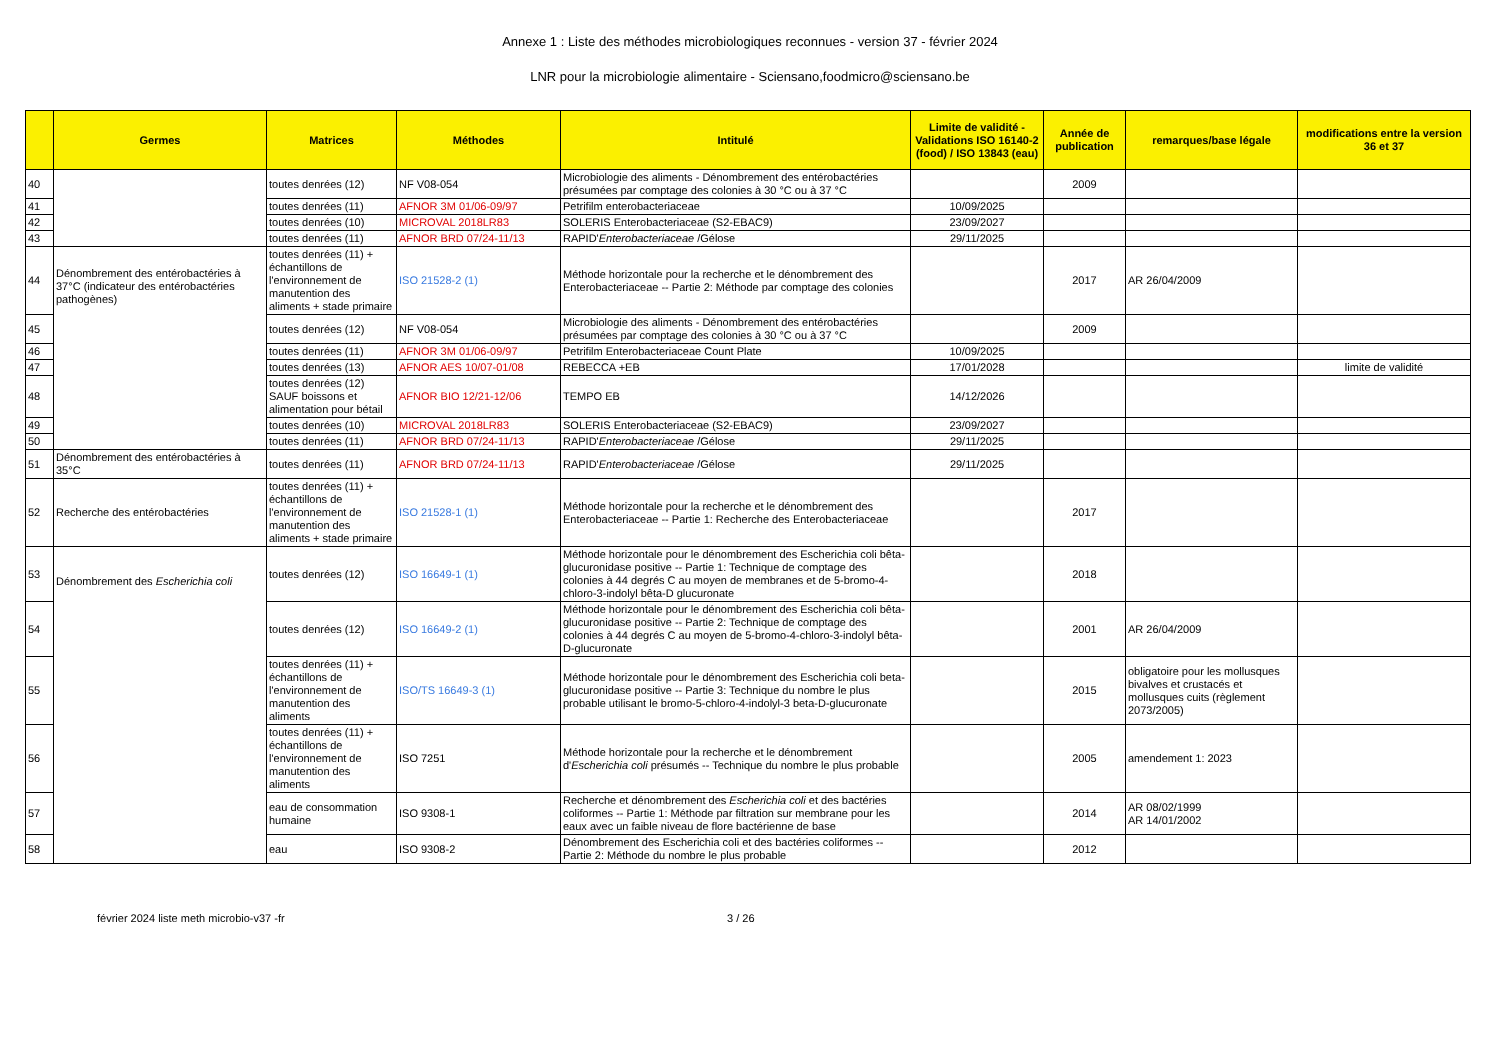Annexe 1 : Liste des méthodes microbiologiques reconnues - version 37 - février 2024
LNR pour la microbiologie alimentaire - Sciensano,foodmicro@sciensano.be
| | Germes | Matrices | Méthodes | Intitulé | Limite de validité - Validations ISO 16140-2 (food) / ISO 13843 (eau) | Année de publication | remarques/base légale | modifications entre la version 36 et 37 |
| --- | --- | --- | --- | --- | --- | --- | --- | --- |
| 40 | | toutes denrées (12) | NF V08-054 | Microbiologie des aliments - Dénombrement des entérobactéries présumées par comptage des colonies à 30 °C ou à 37 °C | | 2009 | | |
| 41 | | toutes denrées (11) | AFNOR 3M 01/06-09/97 | Petrifilm enterobacteriaceae | 10/09/2025 | | | |
| 42 | | toutes denrées (10) | MICROVAL 2018LR83 | SOLERIS Enterobacteriaceae (S2-EBAC9) | 23/09/2027 | | | |
| 43 | | toutes denrées (11) | AFNOR BRD 07/24-11/13 | RAPID' Enterobacteriaceae /Gélose | 29/11/2025 | | | |
| 44 | Dénombrement des entérobactéries à 37°C (indicateur des entérobactéries pathogènes) | toutes denrées (11) + échantillons de l'environnement de manutention des aliments + stade primaire | ISO 21528-2 (1) | Méthode horizontale pour la recherche et le dénombrement des Enterobacteriaceae -- Partie 2: Méthode par comptage des colonies | | 2017 | AR 26/04/2009 | |
| 45 | | toutes denrées (12) | NF V08-054 | Microbiologie des aliments - Dénombrement des entérobactéries présumées par comptage des colonies à 30 °C ou à 37 °C | | 2009 | | |
| 46 | | toutes denrées (11) | AFNOR 3M 01/06-09/97 | Petrifilm Enterobacteriaceae Count Plate | 10/09/2025 | | | |
| 47 | | toutes denrées (13) | AFNOR AES 10/07-01/08 | REBECCA +EB | 17/01/2028 | | | limite de validité |
| 48 | | toutes denrées (12) SAUF boissons et alimentation pour bétail | AFNOR BIO 12/21-12/06 | TEMPO EB | 14/12/2026 | | | |
| 49 | | toutes denrées (10) | MICROVAL 2018LR83 | SOLERIS Enterobacteriaceae (S2-EBAC9) | 23/09/2027 | | | |
| 50 | | toutes denrées (11) | AFNOR BRD 07/24-11/13 | RAPID' Enterobacteriaceae /Gélose | 29/11/2025 | | | |
| 51 | Dénombrement des entérobactéries à 35°C | toutes denrées (11) | AFNOR BRD 07/24-11/13 | RAPID' Enterobacteriaceae /Gélose | 29/11/2025 | | | |
| 52 | Recherche des entérobactéries | toutes denrées (11) + échantillons de l'environnement de manutention des aliments + stade primaire | ISO 21528-1 (1) | Méthode horizontale pour la recherche et le dénombrement des Enterobacteriaceae -- Partie 1: Recherche des Enterobacteriaceae | | 2017 | | |
| 53 | Dénombrement des Escherichia coli | toutes denrées (12) | ISO 16649-1 (1) | Méthode horizontale pour le dénombrement des Escherichia coli bêta-glucuronidase positive -- Partie 1: Technique de comptage des colonies à 44 degrés C au moyen de membranes et de 5-bromo-4-chloro-3-indolyl bêta-D glucuronate | | 2018 | | |
| 54 | | toutes denrées (12) | ISO 16649-2 (1) | Méthode horizontale pour le dénombrement des Escherichia coli bêta-glucuronidase positive -- Partie 2: Technique de comptage des colonies à 44 degrés C au moyen de 5-bromo-4-chloro-3-indolyl bêta-D-glucuronate | | 2001 | AR 26/04/2009 | |
| 55 | | toutes denrées (11) + échantillons de l'environnement de manutention des aliments | ISO/TS 16649-3 (1) | Méthode horizontale pour le dénombrement des Escherichia coli beta-glucuronidase positive -- Partie 3: Technique du nombre le plus probable utilisant le bromo-5-chloro-4-indolyl-3 beta-D-glucuronate | | 2015 | obligatoire pour les mollusques bivalves et crustacés et mollusques cuits (règlement 2073/2005) | |
| 56 | | toutes denrées (11) + échantillons de l'environnement de manutention des aliments | ISO 7251 | Méthode horizontale pour la recherche et le dénombrement d' Escherichia coli présumés -- Technique du nombre le plus probable | | 2005 | amendement 1: 2023 | |
| 57 | | eau de consommation humaine | ISO 9308-1 | Recherche et dénombrement des Escherichia coli et des bactéries coliformes -- Partie 1: Méthode par filtration sur membrane pour les eaux avec un faible niveau de flore bactérienne de base | | 2014 | AR 08/02/1999 AR 14/01/2002 | |
| 58 | | eau | ISO 9308-2 | Dénombrement des Escherichia coli et des bactéries coliformes -- Partie 2: Méthode du nombre le plus probable | | 2012 | | |
février 2024 liste meth microbio-v37 -fr 3 / 26